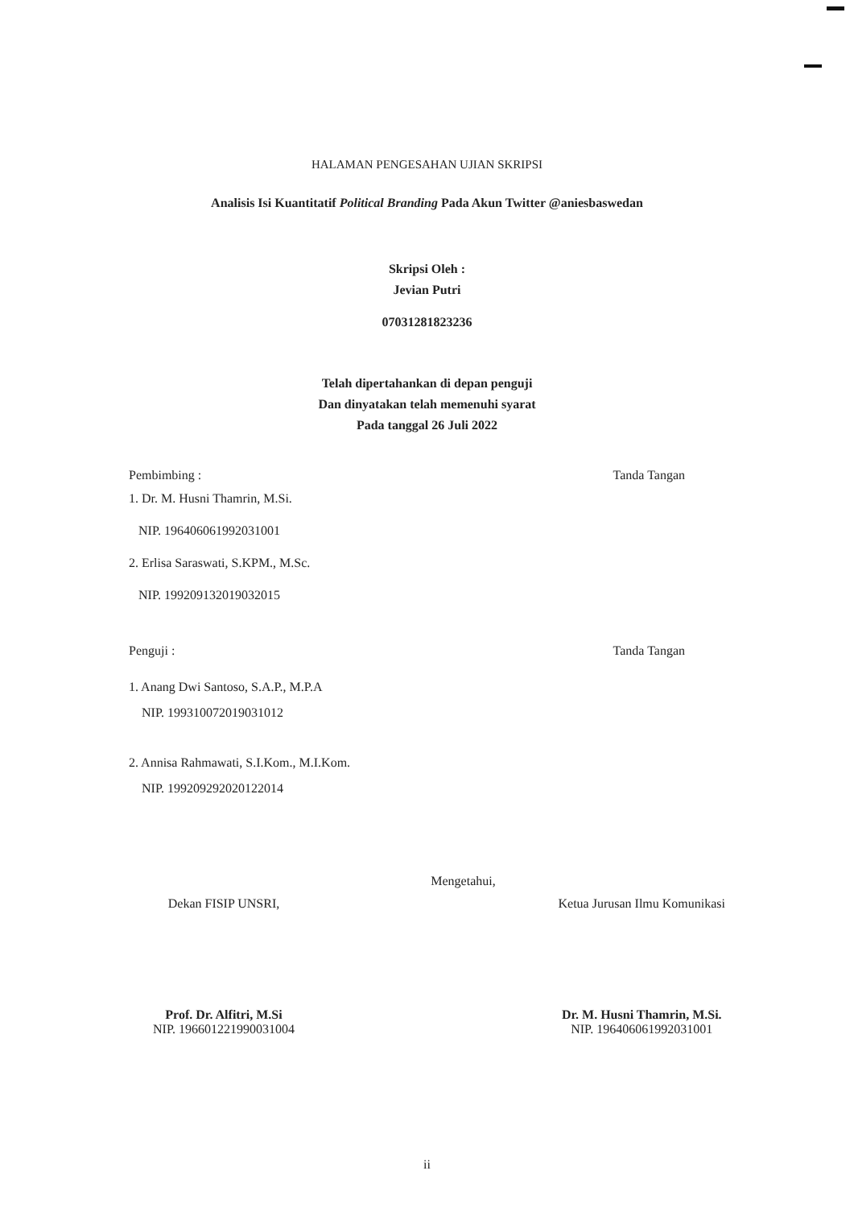HALAMAN PENGESAHAN UJIAN SKRIPSI
Analisis Isi Kuantitatif Political Branding Pada Akun Twitter @aniesbaswedan
Skripsi Oleh :
Jevian Putri
07031281823236
Telah dipertahankan di depan penguji
Dan dinyatakan telah memenuhi syarat
Pada tanggal 26 Juli 2022
Pembimbing : Tanda Tangan
1. Dr. M. Husni Thamrin, M.Si.
NIP. 196406061992031001
2. Erlisa Saraswati, S.KPM., M.Sc.
NIP. 199209132019032015
Penguji : Tanda Tangan
1. Anang Dwi Santoso, S.A.P., M.P.A
NIP. 199310072019031012
2. Annisa Rahmawati, S.I.Kom., M.I.Kom.
NIP. 199209292020122014
Mengetahui,
Dekan FISIP UNSRI,
Prof. Dr. Alfitri, M.Si
NIP. 196601221990031004
Ketua Jurusan Ilmu Komunikasi
Dr. M. Husni Thamrin, M.Si.
NIP. 196406061992031001
ii